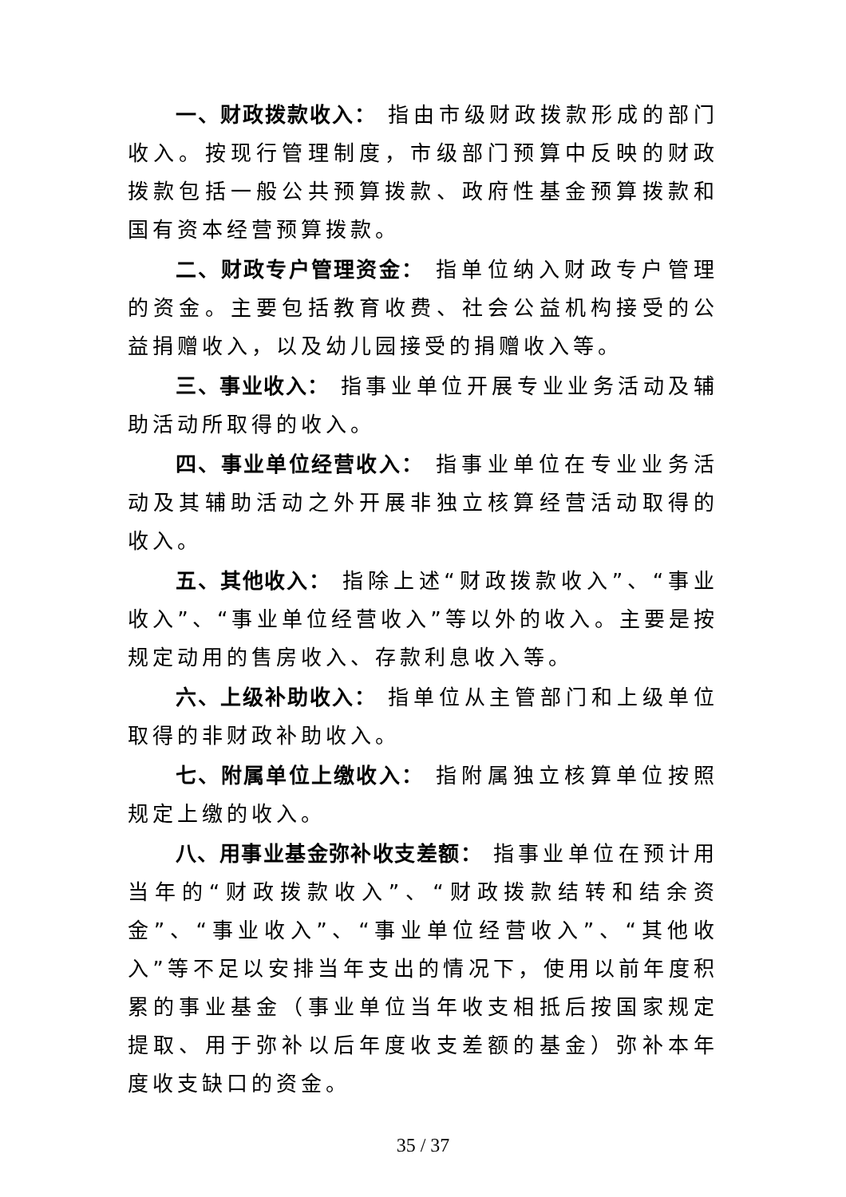一、财政拨款收入： 指由市级财政拨款形成的部门收入。按现行管理制度，市级部门预算中反映的财政拨款包括一般公共预算拨款、政府性基金预算拨款和国有资本经营预算拨款。
二、财政专户管理资金： 指单位纳入财政专户管理的资金。主要包括教育收费、社会公益机构接受的公益捐赠收入，以及幼儿园接受的捐赠收入等。
三、事业收入： 指事业单位开展专业业务活动及辅助活动所取得的收入。
四、事业单位经营收入： 指事业单位在专业业务活动及其辅助活动之外开展非独立核算经营活动取得的收入。
五、其他收入： 指除上述“财政拨款收入”、“事业收入”、“事业单位经营收入”等以外的收入。主要是按规定动用的售房收入、存款利息收入等。
六、上级补助收入： 指单位从主管部门和上级单位取得的非财政补助收入。
七、附属单位上缴收入： 指附属独立核算单位按照规定上缴的收入。
八、用事业基金弥补收支差额： 指事业单位在预计用当年的“财政拨款收入”、“财政拨款结转和结余资金”、“事业收入”、“事业单位经营收入”、“其他收入”等不足以安排当年支出的情况下，使用以前年度积累的事业基金（事业单位当年收支相抵后按国家规定提取、用于弥补以后年度收支差额的基金）弥补本年度收支缺口的资金。
35 / 37